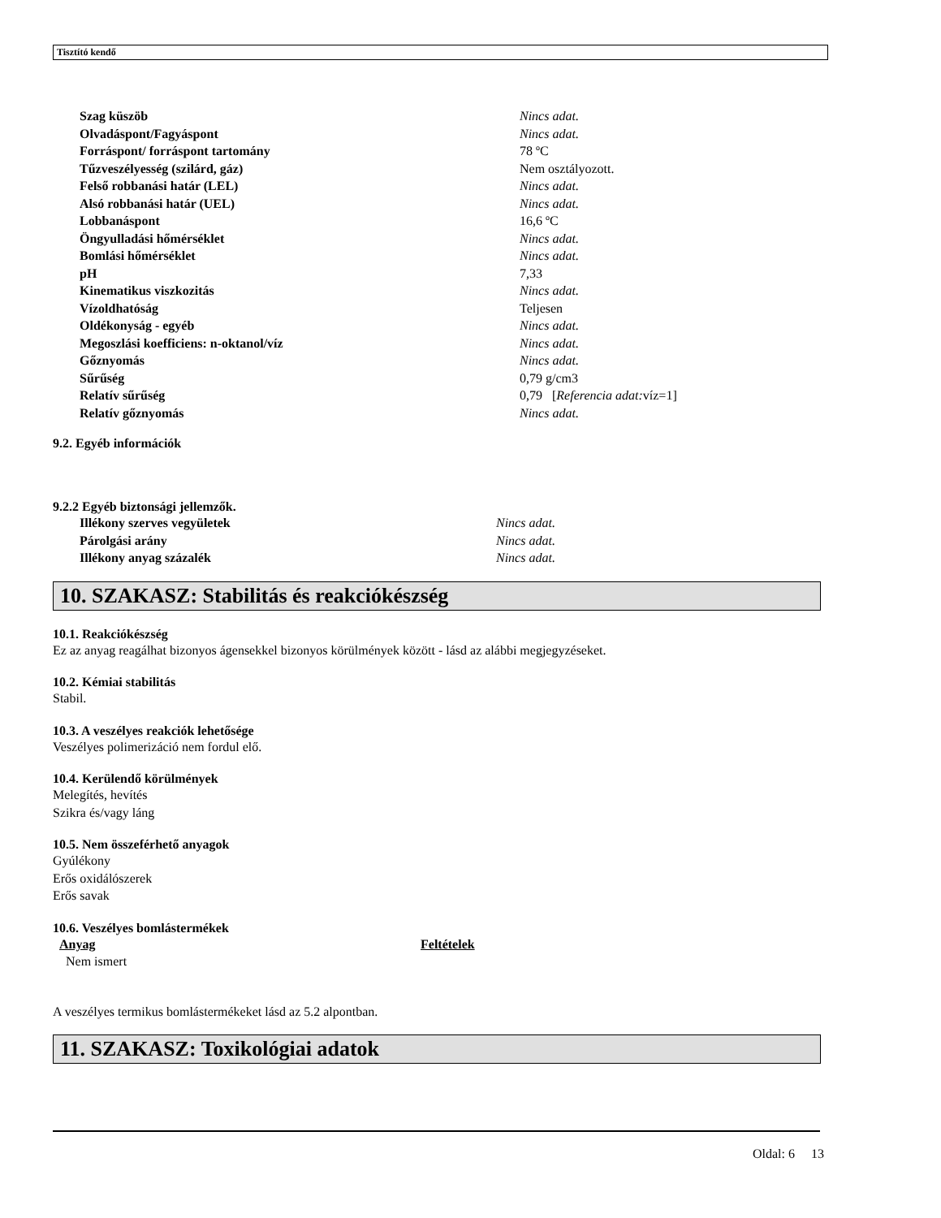Tisztító kendő
| Szag küszöb | Nincs adat. |
| Olvadáspont/Fagyáspont | Nincs adat. |
| Forráspont/ forráspont tartomány | 78 ºC |
| Tűzveszélyesség (szilárd, gáz) | Nem osztályozott. |
| Felső robbanási határ (LEL) | Nincs adat. |
| Alsó robbanási határ (UEL) | Nincs adat. |
| Lobbanáspont | 16,6 ºC |
| Öngyulladási hőmérséklet | Nincs adat. |
| Bomlási hőmérséklet | Nincs adat. |
| pH | 7,33 |
| Kinematikus viszkozitás | Nincs adat. |
| Vízoldhatóság | Teljesen |
| Oldékonyság - egyéb | Nincs adat. |
| Megoszlási koefficiens: n-oktanol/víz | Nincs adat. |
| Gőznyomás | Nincs adat. |
| Sűrűség | 0,79 g/cm3 |
| Relatív sűrűség | 0,79 [ Referencia adat: víz=1] |
| Relatív gőznyomás | Nincs adat. |
9.2. Egyéb információk
9.2.2 Egyéb biztonsági jellemzők.
| Illékony szerves vegyületek | Nincs adat. |
| Párolgási arány | Nincs adat. |
| Illékony anyag százalék | Nincs adat. |
10. SZAKASZ: Stabilitás és reakciókészség
10.1. Reakciókészség
Ez az anyag reagálhat bizonyos ágensekkel bizonyos körülmények között - lásd az alábbi megjegyzéseket.
10.2. Kémiai stabilitás
Stabil.
10.3. A veszélyes reakciók lehetősége
Veszélyes polimerizáció nem fordul elő.
10.4. Kerülendő körülmények
Melegítés, hevítés
Szikra és/vagy láng
10.5. Nem összeférhető anyagok
Gyúlékony
Erős oxidálószerek
Erős savak
10.6. Veszélyes bomlástermékek
| Anyag | Feltételek |
| Nem ismert | |
A veszélyes termikus bomlástermékeket lásd az 5.2 alpontban.
11. SZAKASZ: Toxikológiai adatok
Oldal: 6 13